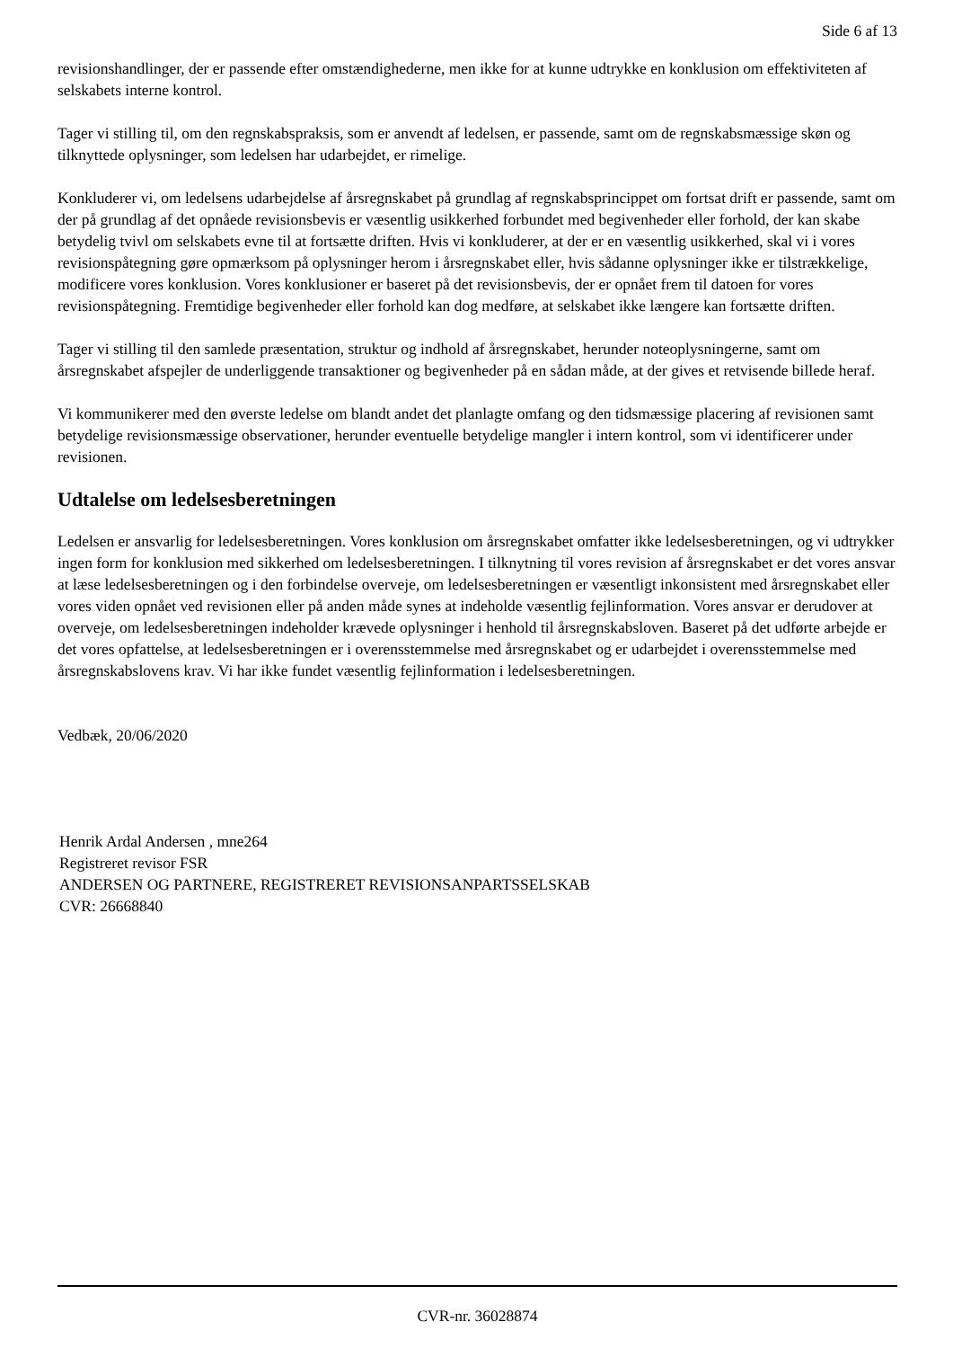Side 6 af 13
revisionshandlinger, der er passende efter omstændighederne, men ikke for at kunne udtrykke en konklusion om effektiviteten af selskabets interne kontrol.
Tager vi stilling til, om den regnskabspraksis, som er anvendt af ledelsen, er passende, samt om de regnskabsmæssige skøn og tilknyttede oplysninger, som ledelsen har udarbejdet, er rimelige.
Konkluderer vi, om ledelsens udarbejdelse af årsregnskabet på grundlag af regnskabsprincippet om fortsat drift er passende, samt om der på grundlag af det opnåede revisionsbevis er væsentlig usikkerhed forbundet med begivenheder eller forhold, der kan skabe betydelig tvivl om selskabets evne til at fortsætte driften. Hvis vi konkluderer, at der er en væsentlig usikkerhed, skal vi i vores revisionspåtegning gøre opmærksom på oplysninger herom i årsregnskabet eller, hvis sådanne oplysninger ikke er tilstrækkelige, modificere vores konklusion. Vores konklusioner er baseret på det revisionsbevis, der er opnået frem til datoen for vores revisionspåtegning. Fremtidige begivenheder eller forhold kan dog medføre, at selskabet ikke længere kan fortsætte driften.
Tager vi stilling til den samlede præsentation, struktur og indhold af årsregnskabet, herunder noteoplysningerne, samt om årsregnskabet afspejler de underliggende transaktioner og begivenheder på en sådan måde, at der gives et retvisende billede heraf.
Vi kommunikerer med den øverste ledelse om blandt andet det planlagte omfang og den tidsmæssige placering af revisionen samt betydelige revisionsmæssige observationer, herunder eventuelle betydelige mangler i intern kontrol, som vi identificerer under revisionen.
Udtalelse om ledelsesberetningen
Ledelsen er ansvarlig for ledelsesberetningen. Vores konklusion om årsregnskabet omfatter ikke ledelsesberetningen, og vi udtrykker ingen form for konklusion med sikkerhed om ledelsesberetningen. I tilknytning til vores revision af årsregnskabet er det vores ansvar at læse ledelsesberetningen og i den forbindelse overveje, om ledelsesberetningen er væsentligt inkonsistent med årsregnskabet eller vores viden opnået ved revisionen eller på anden måde synes at indeholde væsentlig fejlinformation. Vores ansvar er derudover at overveje, om ledelsesberetningen indeholder krævede oplysninger i henhold til årsregnskabsloven. Baseret på det udførte arbejde er det vores opfattelse, at ledelsesberetningen er i overensstemmelse med årsregnskabet og er udarbejdet i overensstemmelse med årsregnskabslovens krav. Vi har ikke fundet væsentlig fejlinformation i ledelsesberetningen.
Vedbæk, 20/06/2020
Henrik Ardal Andersen , mne264
Registreret revisor FSR
ANDERSEN OG PARTNERE, REGISTRERET REVISIONSANPARTSSELSKAB
CVR: 26668840
CVR-nr. 36028874